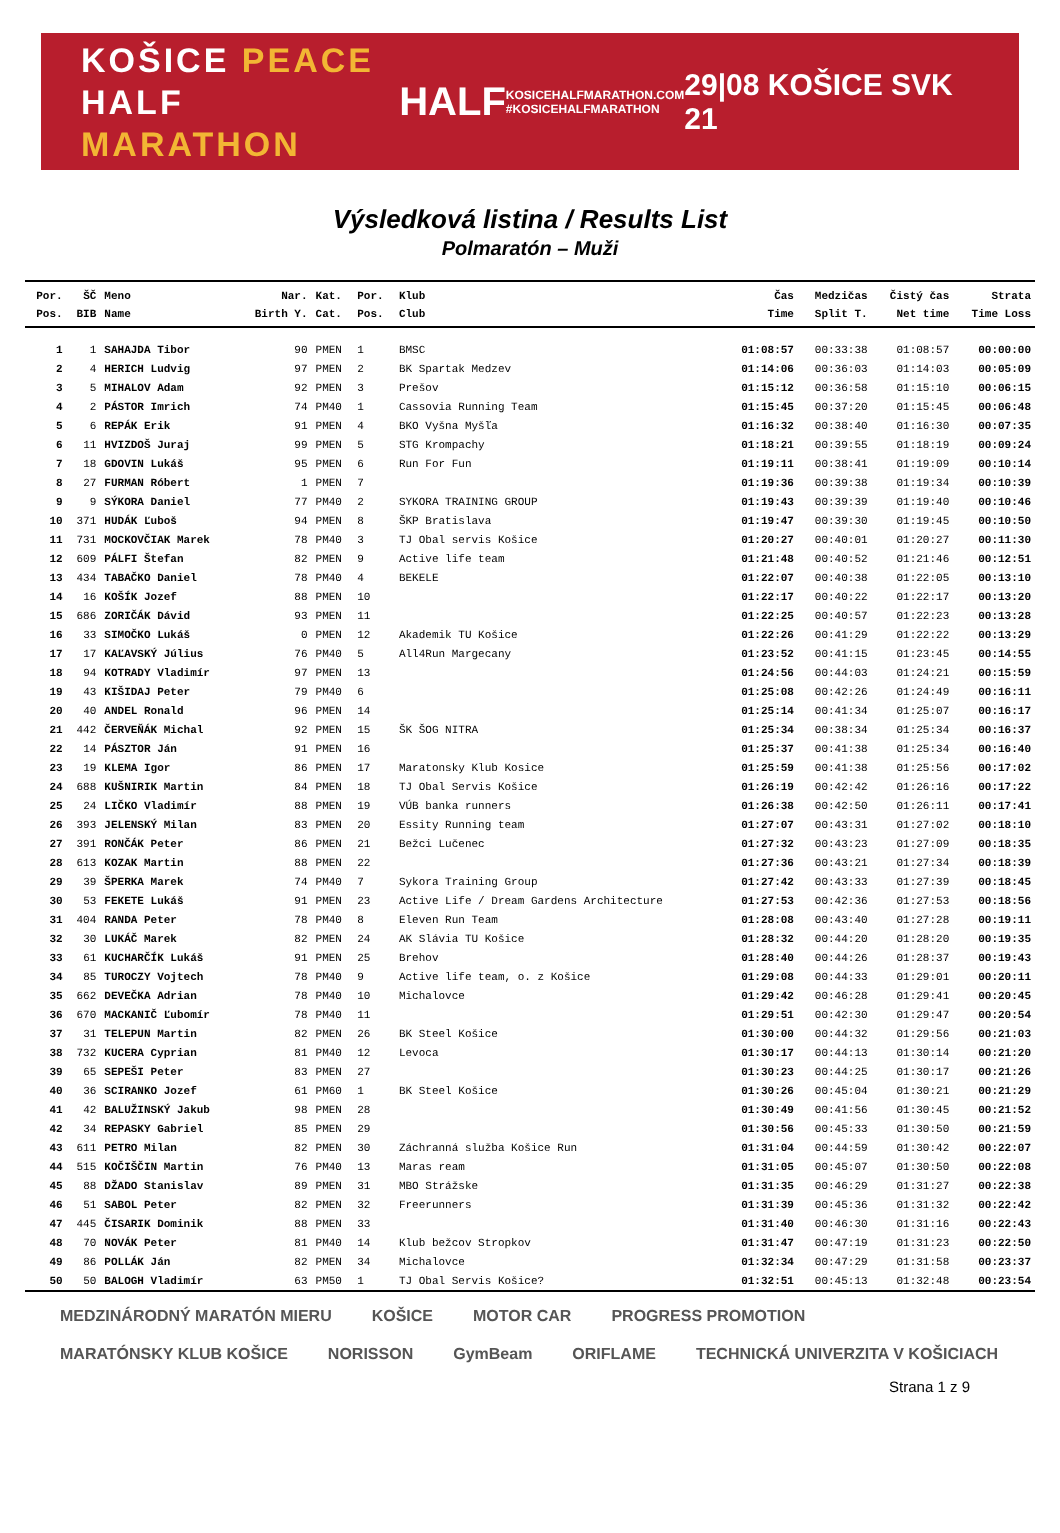KOŠICE PEACE
HALF MARATHON
HALF
KOSICEHALFMARATHON.COM
#KOSICEHALFMARATHON
29|08 KOŠICE SVK 21
Výsledková listina / Results List
Polmaratón – Muži
| Por. | ŠČ | Meno | Nar. | Kat. | Por. | Klub | Čas | Medzičas | Čistý čas | Strata |
| --- | --- | --- | --- | --- | --- | --- | --- | --- | --- | --- |
| Pos. | BIB | Name | Birth Y. | Cat. | Pos. | Club | Time | Split T. | Net time | Time Loss |
| 1 | 1 | SAHAJDA Tibor | 90 | PMEN | 1 | BMSC | 01:08:57 | 00:33:38 | 01:08:57 | 00:00:00 |
| 2 | 4 | HERICH Ludvig | 97 | PMEN | 2 | BK Spartak Medzev | 01:14:06 | 00:36:03 | 01:14:03 | 00:05:09 |
| 3 | 5 | MIHALOV Adam | 92 | PMEN | 3 | Prešov | 01:15:12 | 00:36:58 | 01:15:10 | 00:06:15 |
| 4 | 2 | PÁSTOR Imrich | 74 | PM40 | 1 | Cassovia Running Team | 01:15:45 | 00:37:20 | 01:15:45 | 00:06:48 |
| 5 | 6 | REPÁK Erik | 91 | PMEN | 4 | BKO Vyšna Myšľa | 01:16:32 | 00:38:40 | 01:16:30 | 00:07:35 |
| 6 | 11 | HVIZDOŠ Juraj | 99 | PMEN | 5 | STG Krompachy | 01:18:21 | 00:39:55 | 01:18:19 | 00:09:24 |
| 7 | 18 | GDOVIN Lukáš | 95 | PMEN | 6 | Run For Fun | 01:19:11 | 00:38:41 | 01:19:09 | 00:10:14 |
| 8 | 27 | FURMAN Róbert | 1 | PMEN | 7 | | 01:19:36 | 00:39:38 | 01:19:34 | 00:10:39 |
| 9 | 9 | SÝKORA Daniel | 77 | PM40 | 2 | SYKORA TRAINING GROUP | 01:19:43 | 00:39:39 | 01:19:40 | 00:10:46 |
| 10 | 371 | HUDÁK Ľuboš | 94 | PMEN | 8 | ŠKP Bratislava | 01:19:47 | 00:39:30 | 01:19:45 | 00:10:50 |
| 11 | 731 | MOCKOVČIAK Marek | 78 | PM40 | 3 | TJ Obal servis Košice | 01:20:27 | 00:40:01 | 01:20:27 | 00:11:30 |
| 12 | 609 | PÁLFI Štefan | 82 | PMEN | 9 | Active life team | 01:21:48 | 00:40:52 | 01:21:46 | 00:12:51 |
| 13 | 434 | TABAČKO Daniel | 78 | PM40 | 4 | BEKELE | 01:22:07 | 00:40:38 | 01:22:05 | 00:13:10 |
| 14 | 16 | KOŠÍK Jozef | 88 | PMEN | 10 | | 01:22:17 | 00:40:22 | 01:22:17 | 00:13:20 |
| 15 | 686 | ZORIČÁK Dávid | 93 | PMEN | 11 | | 01:22:25 | 00:40:57 | 01:22:23 | 00:13:28 |
| 16 | 33 | SIMOČKO Lukáš | 0 | PMEN | 12 | Akademik TU Košice | 01:22:26 | 00:41:29 | 01:22:22 | 00:13:29 |
| 17 | 17 | KAĽAVSKÝ Július | 76 | PM40 | 5 | All4Run Margecany | 01:23:52 | 00:41:15 | 01:23:45 | 00:14:55 |
| 18 | 94 | KOTRADY Vladimír | 97 | PMEN | 13 | | 01:24:56 | 00:44:03 | 01:24:21 | 00:15:59 |
| 19 | 43 | KIŠIDAJ Peter | 79 | PM40 | 6 | | 01:25:08 | 00:42:26 | 01:24:49 | 00:16:11 |
| 20 | 40 | ANDEL Ronald | 96 | PMEN | 14 | | 01:25:14 | 00:41:34 | 01:25:07 | 00:16:17 |
| 21 | 442 | ČERVEŇÁK Michal | 92 | PMEN | 15 | ŠK ŠOG NITRA | 01:25:34 | 00:38:34 | 01:25:34 | 00:16:37 |
| 22 | 14 | PÁSZTOR Ján | 91 | PMEN | 16 | | 01:25:37 | 00:41:38 | 01:25:34 | 00:16:40 |
| 23 | 19 | KLEMA Igor | 86 | PMEN | 17 | Maratonsky Klub Kosice | 01:25:59 | 00:41:38 | 01:25:56 | 00:17:02 |
| 24 | 688 | KUŠNIRIK Martin | 84 | PMEN | 18 | TJ Obal Servis Košice | 01:26:19 | 00:42:42 | 01:26:16 | 00:17:22 |
| 25 | 24 | LIČKO Vladimír | 88 | PMEN | 19 | VÚB banka runners | 01:26:38 | 00:42:50 | 01:26:11 | 00:17:41 |
| 26 | 393 | JELENSKÝ Milan | 83 | PMEN | 20 | Essity Running team | 01:27:07 | 00:43:31 | 01:27:02 | 00:18:10 |
| 27 | 391 | RONČÁK Peter | 86 | PMEN | 21 | Bežci Lučenec | 01:27:32 | 00:43:23 | 01:27:09 | 00:18:35 |
| 28 | 613 | KOZAK Martin | 88 | PMEN | 22 | | 01:27:36 | 00:43:21 | 01:27:34 | 00:18:39 |
| 29 | 39 | ŠPERKA Marek | 74 | PM40 | 7 | Sykora Training Group | 01:27:42 | 00:43:33 | 01:27:39 | 00:18:45 |
| 30 | 53 | FEKETE Lukáš | 91 | PMEN | 23 | Active Life / Dream Gardens Architecture | 01:27:53 | 00:42:36 | 01:27:53 | 00:18:56 |
| 31 | 404 | RANDA Peter | 78 | PM40 | 8 | Eleven Run Team | 01:28:08 | 00:43:40 | 01:27:28 | 00:19:11 |
| 32 | 30 | LUKÁČ Marek | 82 | PMEN | 24 | AK Slávia TU Košice | 01:28:32 | 00:44:20 | 01:28:20 | 00:19:35 |
| 33 | 61 | KUCHARČÍK Lukáš | 91 | PMEN | 25 | Brehov | 01:28:40 | 00:44:26 | 01:28:37 | 00:19:43 |
| 34 | 85 | TUROCZY Vojtech | 78 | PM40 | 9 | Active life team, o. z Košice | 01:29:08 | 00:44:33 | 01:29:01 | 00:20:11 |
| 35 | 662 | DEVEČKA Adrian | 78 | PM40 | 10 | Michalovce | 01:29:42 | 00:46:28 | 01:29:41 | 00:20:45 |
| 36 | 670 | MACKANIČ Ľubomír | 78 | PM40 | 11 | | 01:29:51 | 00:42:30 | 01:29:47 | 00:20:54 |
| 37 | 31 | TELEPUN Martin | 82 | PMEN | 26 | BK Steel Košice | 01:30:00 | 00:44:32 | 01:29:56 | 00:21:03 |
| 38 | 732 | KUCERA Cyprian | 81 | PM40 | 12 | Levoca | 01:30:17 | 00:44:13 | 01:30:14 | 00:21:20 |
| 39 | 65 | SEPEŠI Peter | 83 | PMEN | 27 | | 01:30:23 | 00:44:25 | 01:30:17 | 00:21:26 |
| 40 | 36 | SCIRANKO Jozef | 61 | PM60 | 1 | BK Steel Košice | 01:30:26 | 00:45:04 | 01:30:21 | 00:21:29 |
| 41 | 42 | BALUŽINSKÝ Jakub | 98 | PMEN | 28 | | 01:30:49 | 00:41:56 | 01:30:45 | 00:21:52 |
| 42 | 34 | REPASKY Gabriel | 85 | PMEN | 29 | | 01:30:56 | 00:45:33 | 01:30:50 | 00:21:59 |
| 43 | 611 | PETRO Milan | 82 | PMEN | 30 | Záchranná služba Košice Run | 01:31:04 | 00:44:59 | 01:30:42 | 00:22:07 |
| 44 | 515 | KOČIŠČIN Martin | 76 | PM40 | 13 | Maras ream | 01:31:05 | 00:45:07 | 01:30:50 | 00:22:08 |
| 45 | 88 | DŽADO Stanislav | 89 | PMEN | 31 | MBO Strážske | 01:31:35 | 00:46:29 | 01:31:27 | 00:22:38 |
| 46 | 51 | SABOL Peter | 82 | PMEN | 32 | Freerunners | 01:31:39 | 00:45:36 | 01:31:32 | 00:22:42 |
| 47 | 445 | ČISARIK Dominik | 88 | PMEN | 33 | | 01:31:40 | 00:46:30 | 01:31:16 | 00:22:43 |
| 48 | 70 | NOVÁK Peter | 81 | PM40 | 14 | Klub bežcov Stropkov | 01:31:47 | 00:47:19 | 01:31:23 | 00:22:50 |
| 49 | 86 | POLLÁK Ján | 82 | PMEN | 34 | Michalovce | 01:32:34 | 00:47:29 | 01:31:58 | 00:23:37 |
| 50 | 50 | BALOGH Vladimír | 63 | PM50 | 1 | TJ Obal Servis Košice? | 01:32:51 | 00:45:13 | 01:32:48 | 00:23:54 |
MEDZINÁRODNÝ MARATÓN MIERU KOŠICE MOTOR CAR PROGRESS PROMOTION MARATÓNSKY KLUB KOŠICE NORISSON GymBeam ORIFLAME TECHNICKÁ UNIVERZITA V KOŠICIACH
Strana 1 z 9